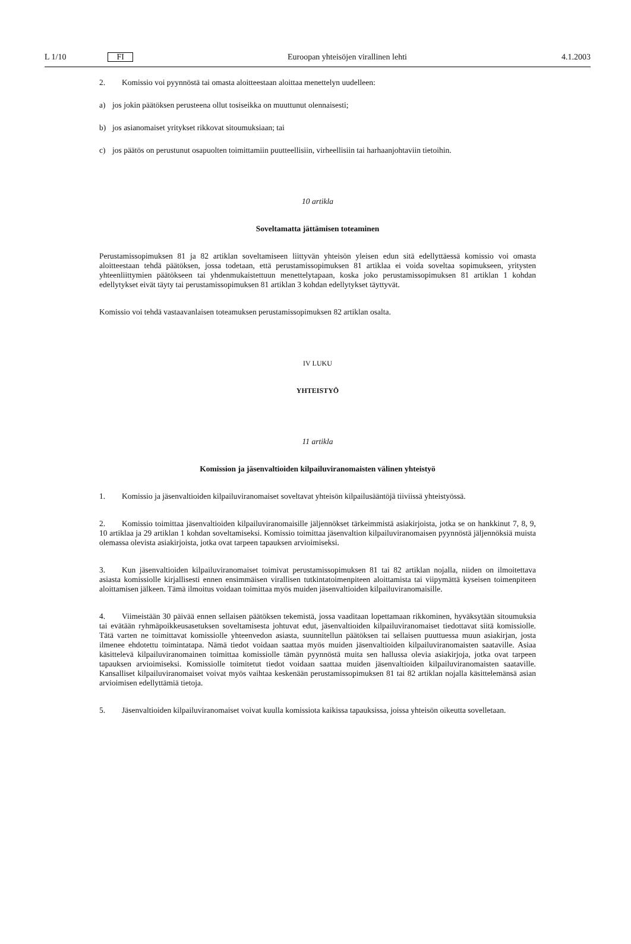L 1/10 FI
Euroopan yhteisöjen virallinen lehti
4.1.2003
2. Komissio voi pyynnöstä tai omasta aloitteestaan aloittaa menettelyn uudelleen:
a) jos jokin päätöksen perusteena ollut tosiseikka on muuttunut olennaisesti;
b) jos asianomaiset yritykset rikkovat sitoumuksiaan; tai
c) jos päätös on perustunut osapuolten toimittamiin puutteellisiin, virheellisiin tai harhaanjohtaviin tietoihin.
10 artikla
Soveltamatta jättämisen toteaminen
Perustamissopimuksen 81 ja 82 artiklan soveltamiseen liittyvän yhteisön yleisen edun sitä edellyttäessä komissio voi omasta aloitteestaan tehdä päätöksen, jossa todetaan, että perustamissopimuksen 81 artiklaa ei voida soveltaa sopimukseen, yritysten yhteenliittymien päätökseen tai yhdenmukaistettuun menettelytapaan, koska joko perustamissopimuksen 81 artiklan 1 kohdan edellytykset eivät täyty tai perustamissopimuksen 81 artiklan 3 kohdan edellytykset täyttyvät.
Komissio voi tehdä vastaavanlaisen toteamuksen perustamissopimuksen 82 artiklan osalta.
IV LUKU
YHTEISTYÖ
11 artikla
Komission ja jäsenvaltioiden kilpailuviranomaisten välinen yhteistyö
1. Komissio ja jäsenvaltioiden kilpailuviranomaiset soveltavat yhteisön kilpailusääntöjä tiiviissä yhteistyössä.
2. Komissio toimittaa jäsenvaltioiden kilpailuviranomaisille jäljennökset tärkeimmistä asiakirjoista, jotka se on hankkinut 7, 8, 9, 10 artiklaa ja 29 artiklan 1 kohdan soveltamiseksi. Komissio toimittaa jäsenvaltion kilpailuviranomaisen pyynnöstä jäljennöksiä muista olemassa olevista asiakirjoista, jotka ovat tarpeen tapauksen arvioimiseksi.
3. Kun jäsenvaltioiden kilpailuviranomaiset toimivat perustamissopimuksen 81 tai 82 artiklan nojalla, niiden on ilmoitettava asiasta komissiolle kirjallisesti ennen ensimmäisen virallisen tutkintatoimenpiteen aloittamista tai viipymättä kyseisen toimenpiteen aloittamisen jälkeen. Tämä ilmoitus voidaan toimittaa myös muiden jäsenvaltioiden kilpailuviranomaisille.
4. Viimeistään 30 päivää ennen sellaisen päätöksen tekemistä, jossa vaaditaan lopettamaan rikkominen, hyväksytään sitoumuksia tai evätään ryhmäpoikkeusasetuksen soveltamisesta johtuvat edut, jäsenvaltioiden kilpailuviranomaiset tiedottavat siitä komissiolle. Tätä varten ne toimittavat komissiolle yhteenvedon asiasta, suunnitellun päätöksen tai sellaisen puuttuessa muun asiakirjan, josta ilmenee ehdotettu toimintatapa. Nämä tiedot voidaan saattaa myös muiden jäsenvaltioiden kilpailuviranomaisten saataville. Asiaa käsittelevä kilpailuviranomainen toimittaa komissiolle tämän pyynnöstä muita sen hallussa olevia asiakirjoja, jotka ovat tarpeen tapauksen arvioimiseksi. Komissiolle toimitetut tiedot voidaan saattaa muiden jäsenvaltioiden kilpailuviranomaisten saataville. Kansalliset kilpailuviranomaiset voivat myös vaihtaa keskenään perustamissopimuksen 81 tai 82 artiklan nojalla käsittelemänsä asian arvioimisen edellyttämiä tietoja.
5. Jäsenvaltioiden kilpailuviranomaiset voivat kuulla komissiota kaikissa tapauksissa, joissa yhteisön oikeutta sovelletaan.